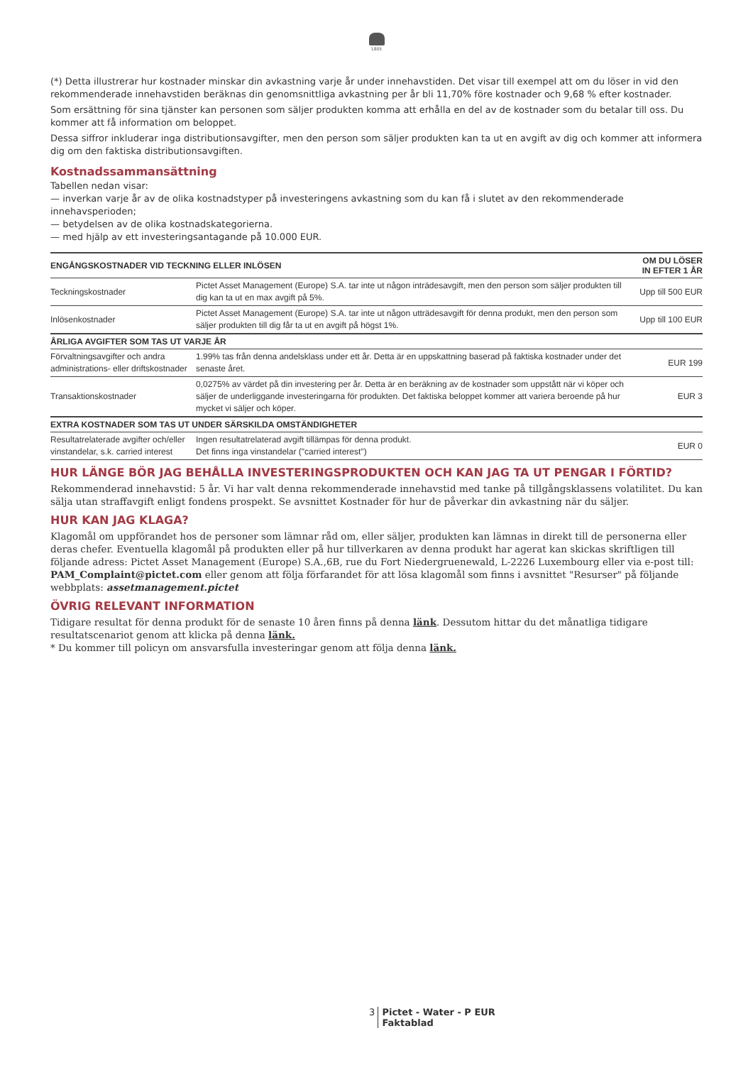1805
(*) Detta illustrerar hur kostnader minskar din avkastning varje år under innehavstiden. Det visar till exempel att om du löser in vid den rekommenderade innehavstiden beräknas din genomsnittliga avkastning per år bli 11,70% före kostnader och 9,68 % efter kostnader.
Som ersättning för sina tjänster kan personen som säljer produkten komma att erhålla en del av de kostnader som du betalar till oss. Du kommer att få information om beloppet.
Dessa siffror inkluderar inga distributionsavgifter, men den person som säljer produkten kan ta ut en avgift av dig och kommer att informera dig om den faktiska distributionsavgiften.
Kostnadssammansättning
Tabellen nedan visar:
— inverkan varje år av de olika kostnadstyper på investeringens avkastning som du kan få i slutet av den rekommenderade innehavsperioden;
— betydelsen av de olika kostnadskategorierna.
— med hjälp av ett investeringsantagande på 10.000 EUR.
| ENGÅNGSKOSTNADER VID TECKNING ELLER INLÖSEN | | OM DU LÖSER IN EFTER 1 ÅR |
| --- | --- | --- |
| Teckningskostnader | Pictet Asset Management (Europe) S.A. tar inte ut någon inträdesavgift, men den person som säljer produkten till dig kan ta ut en max avgift på 5%. | Upp till 500 EUR |
| Inlösenkostnader | Pictet Asset Management (Europe) S.A. tar inte ut någon utträdesavgift för denna produkt, men den person som säljer produkten till dig får ta ut en avgift på högst 1%. | Upp till 100 EUR |
| ÅRLIGA AVGIFTER SOM TAS UT VARJE ÅR | | |
| Förvaltningsavgifter och andra administrations- eller driftskostnader | 1.99% tas från denna andelsklass under ett år. Detta är en uppskattning baserad på faktiska kostnader under det senaste året. | EUR 199 |
| Transaktionskostnader | 0,0275% av värdet på din investering per år. Detta är en beräkning av de kostnader som uppstått när vi köper och säljer de underliggande investeringarna för produkten. Det faktiska beloppet kommer att variera beroende på hur mycket vi säljer och köper. | EUR 3 |
| EXTRA KOSTNADER SOM TAS UT UNDER SÄRSKILDA OMSTÄNDIGHETER | | |
| Resultatrelaterade avgifter och/eller vinstandelar, s.k. carried interest | Ingen resultatrelaterad avgift tillämpas för denna produkt. Det finns inga vinstandelar ("carried interest") | EUR 0 |
HUR LÄNGE BÖR JAG BEHÅLLA INVESTERINGSPRODUKTEN OCH KAN JAG TA UT PENGAR I FÖRTID?
Rekommenderad innehavstid: 5 år. Vi har valt denna rekommenderade innehavstid med tanke på tillgångsklassens volatilitet. Du kan sälja utan straffavgift enligt fondens prospekt. Se avsnittet Kostnader för hur de påverkar din avkastning när du säljer.
HUR KAN JAG KLAGA?
Klagomål om uppförandet hos de personer som lämnar råd om, eller säljer, produkten kan lämnas in direkt till de personerna eller deras chefer. Eventuella klagomål på produkten eller på hur tillverkaren av denna produkt har agerat kan skickas skriftligen till följande adress: Pictet Asset Management (Europe) S.A.,6B, rue du Fort Niedergruenewald, L-2226 Luxembourg eller via e-post till: PAM_Complaint@pictet.com eller genom att följa förfarandet för att lösa klagomål som finns i avsnittet "Resurser" på följande webbplats: assetmanagement.pictet
ÖVRIG RELEVANT INFORMATION
Tidigare resultat för denna produkt för de senaste 10 åren finns på denna länk. Dessutom hittar du det månatliga tidigare resultatscenariot genom att klicka på denna länk.
* Du kommer till policyn om ansvarsfulla investeringar genom att följa denna länk.
3 Pictet - Water - P EUR
Faktablad